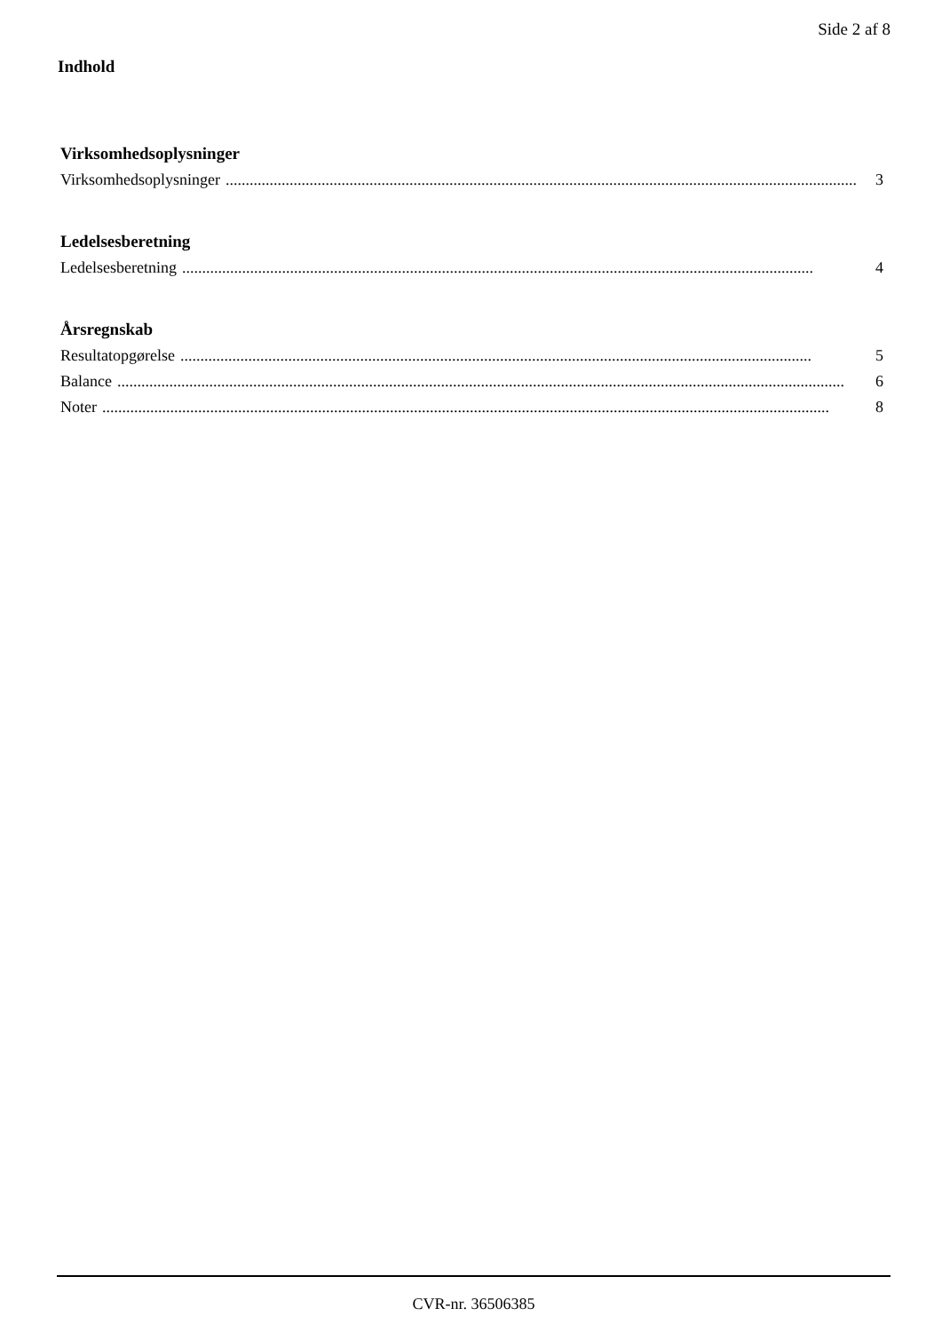Side 2 af 8
Indhold
Virksomhedsoplysninger
Virksomhedsoplysninger.............................................................................................................................................................. 3
Ledelsesberetning
Ledelsesberetning.............................................................................................................................................................. 4
Årsregnskab
Resultatopgørelse.............................................................................................................................................................. 5
Balance...................................................................................................................................................................................... 6
Noter...................................................................................................................................................................................... 8
CVR-nr. 36506385